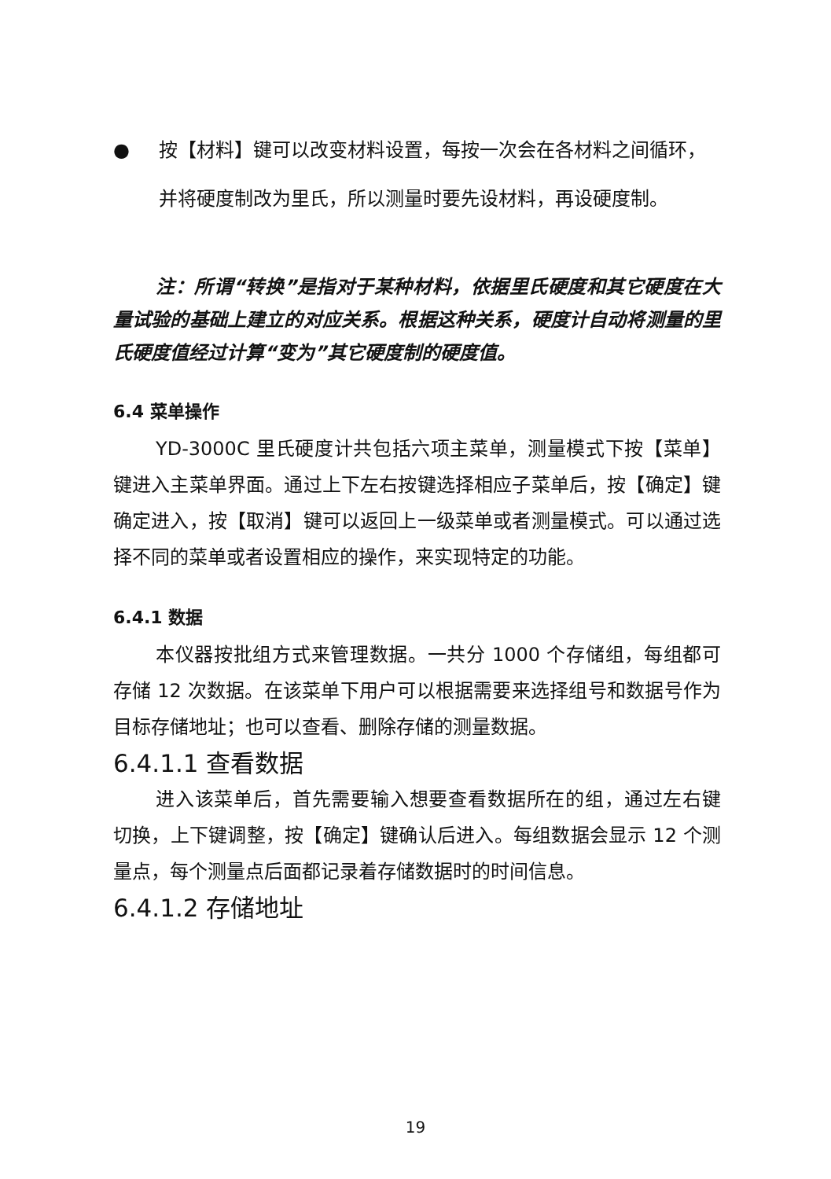● 按【材料】键可以改变材料设置，每按一次会在各材料之间循环，并将硬度制改为里氏，所以测量时要先设材料，再设硬度制。
注：所谓“转换”是指对于某种材料，依据里氏硬度和其它硬度在大量试验的基础上建立的对应关系。根据这种关系，硬度计自动将测量的里氏硬度值经过计算“变为”其它硬度制的硬度值。
6.4 菜单操作
YD-3000C 里氏硬度计共包括六项主菜单，测量模式下按【菜单】键进入主菜单界面。通过上下左右按键选择相应子菜单后，按【确定】键确定进入，按【取消】键可以返回上一级菜单或者测量模式。可以通过选择不同的菜单或者设置相应的操作，来实现特定的功能。
6.4.1 数据
本仪器按批组方式来管理数据。一共分 1000 个存储组，每组都可存储 12 次数据。在该菜单下用户可以根据需要来选择组号和数据号作为目标存储地址；也可以查看、删除存储的测量数据。
6.4.1.1 查看数据
进入该菜单后，首先需要输入想要查看数据所在的组，通过左右键切换，上下键调整，按【确定】键确认后进入。每组数据会显示 12 个测量点，每个测量点后面都记录着存储数据时的时间信息。
6.4.1.2 存储地址
19